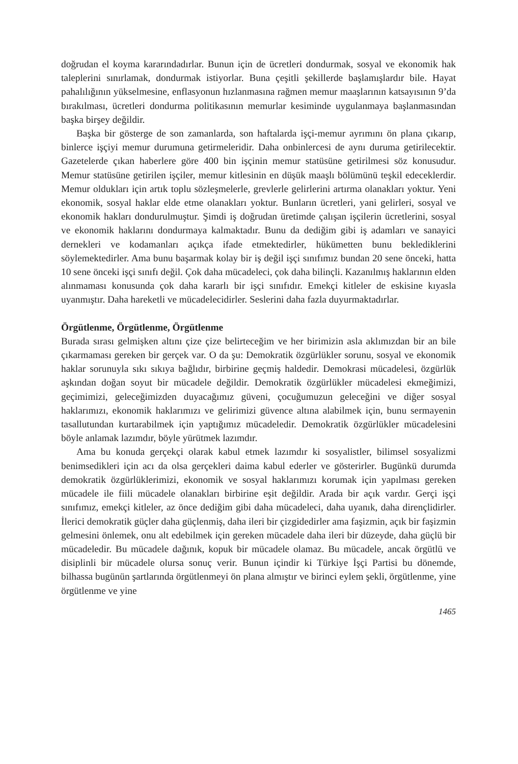doğrudan el koyma kararındadırlar. Bunun için de ücretleri dondurmak, sosyal ve ekonomik hak taleplerini sınırlamak, dondurmak istiyorlar. Buna çeşitli şekillerde başlamışlardır bile. Hayat pahalılığının yükselmesine, enflasyonun hızlanmasına rağmen memur maaşlarının katsayısının 9’da bırakılması, ücretleri dondurma politikasının memurlar kesiminde uygulanmaya başlanmasından başka birşey değildir.
Başka bir gösterge de son zamanlarda, son haftalarda işçi-memur ayrımını ön plana çıkarıp, binlerce işçiyi memur durumuna getirmeleridir. Daha onbinlercesi de aynı duruma getirilecektir. Gazetelerde çıkan haberlere göre 400 bin işçinin memur statüsüne getirilmesi söz konusudur. Memur statüsüne getirilen işçiler, memur kitlesinin en düşük maaşlı bölümünü teşkil edeceklerdir. Memur oldukları için artık toplu sözleşmelerle, grevlerle gelirlerini artırma olanakları yoktur. Yeni ekonomik, sosyal haklar elde etme olanakları yoktur. Bunların ücretleri, yani gelirleri, sosyal ve ekonomik hakları dondurulmuştur. Şimdi iş doğrudan üretimde çalışan işçilerin ücretlerini, sosyal ve ekonomik haklarını dondurmaya kalmaktadır. Bunu da dediğim gibi iş adamları ve sanayici dernekleri ve kodamanları açıkça ifade etmektedirler, hükümetten bunu beklediklerini söylemektedirler. Ama bunu başarmak kolay bir iş değil işçi sınıfımız bundan 20 sene önceki, hatta 10 sene önceki işçi sınıfı değil. Çok daha mücadeleci, çok daha bilinçli. Kazanılmış haklarının elden alınmaması konusunda çok daha kararlı bir işçi sınıfıdır. Emekçi kitleler de eskisine kıyasla uyanmıştır. Daha hareketli ve mücadelecidirler. Seslerini daha fazla duyurmaktadırlar.
Örgütlenme, Örgütlenme, Örgütlenme
Burada sırası gelmişken altını çize çize belirteceğim ve her birimizin asla aklımızdan bir an bile çıkarmaması gereken bir gerçek var. O da şu: Demokratik özgürlükler sorunu, sosyal ve ekonomik haklar sorunuyla sıkı sıkıya bağlıdır, birbirine geçmiş haldedir. Demokrasi mücadelesi, özgürlük aşkından doğan soyut bir mücadele değildir. Demokratik özgürlükler mücadelesi ekmeğimizi, geçimimizi, geleceğimizden duyacağımız güveni, çocuğumuzun geleceğini ve diğer sosyal haklarımızı, ekonomik haklarımızı ve gelirimizi güvence altına alabilmek için, bunu sermayenin tasallutundan kurtarabilmek için yaptığımız mücadeledir. Demokratik özgürlükler mücadelesini böyle anlamak lazımdır, böyle yürütmek lazımdır.
Ama bu konuda gerçekçi olarak kabul etmek lazımdır ki sosyalistler, bilimsel sosyalizmi benimsedikleri için acı da olsa gerçekleri daima kabul ederler ve gösterirler. Bugünkü durumda demokratik özgürlüklerimizi, ekonomik ve sosyal haklarımızı korumak için yapılması gereken mücadele ile fiili mücadele olanakları birbirine eşit değildir. Arada bir açık vardır. Gerçi işçi sınıfımız, emekçi kitleler, az önce dediğim gibi daha mücadeleci, daha uyanık, daha dirençlidirler. İlerici demokratik güçler daha güçlenmiş, daha ileri bir çizgidedirler ama faşizmin, açık bir faşizmin gelmesini önlemek, onu alt edebilmek için gereken mücadele daha ileri bir düzeyde, daha güçlü bir mücadeledir. Bu mücadele dağınık, kopuk bir mücadele olamaz. Bu mücadele, ancak örgütlü ve disiplinli bir mücadele olursa sonuç verir. Bunun içindir ki Türkiye İşçi Partisi bu dönemde, bilhassa bugünün şartlarında örgütlenmeyi ön plana almıştır ve birinci eylem şekli, örgütlenme, yine örgütlenme ve yine
1465